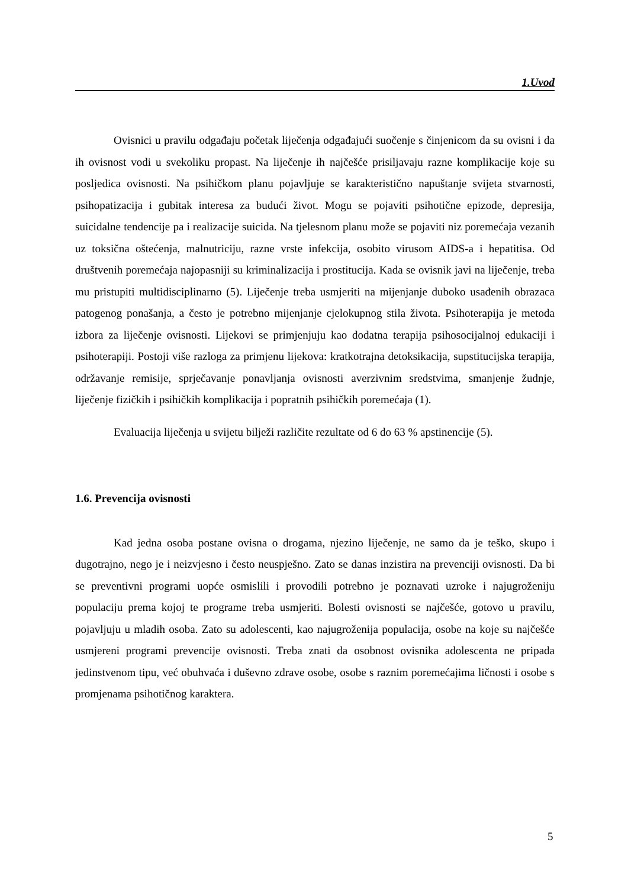1.Uvod
Ovisnici u pravilu odgađaju početak liječenja odgađajući suočenje s činjenicom da su ovisni i da ih ovisnost vodi u svekoliku propast. Na liječenje ih najčešće prisiljavaju razne komplikacije koje su posljedica ovisnosti. Na psihičkom planu pojavljuje se karakteristično napuštanje svijeta stvarnosti, psihopatizacija i gubitak interesa za budući život. Mogu se pojaviti psihotične epizode, depresija, suicidalne tendencije pa i realizacije suicida. Na tjelesnom planu može se pojaviti niz poremećaja vezanih uz toksična oštećenja, malnutriciju, razne vrste infekcija, osobito virusom AIDS-a i hepatitisa. Od društvenih poremećaja najopasniji su kriminalizacija i prostitucija. Kada se ovisnik javi na liječenje, treba mu pristupiti multidisciplinarno (5). Liječenje treba usmjeriti na mijenjanje duboko usađenih obrazaca patogenog ponašanja, a često je potrebno mijenjanje cjelokupnog stila života. Psihoterapija je metoda izbora za liječenje ovisnosti. Lijekovi se primjenjuju kao dodatna terapija psihosocijalnoj edukaciji i psihoterapiji. Postoji više razloga za primjenu lijekova: kratkotrajna detoksikacija, supstitucijska terapija, održavanje remisije, sprječavanje ponavljanja ovisnosti averzivnim sredstvima, smanjenje žudnje, liječenje fizičkih i psihičkih komplikacija i popratnih psihičkih poremećaja (1).
Evaluacija liječenja u svijetu bilježi različite rezultate od 6 do 63 % apstinencije (5).
1.6. Prevencija ovisnosti
Kad jedna osoba postane ovisna o drogama, njezino liječenje, ne samo da je teško, skupo i dugotrajno, nego je i neizvjesno i često neuspješno. Zato se danas inzistira na prevenciji ovisnosti. Da bi se preventivni programi uopće osmislili i provodili potrebno je poznavati uzroke i najugroženiju populaciju prema kojoj te programe treba usmjeriti. Bolesti ovisnosti se najčešće, gotovo u pravilu, pojavljuju u mladih osoba. Zato su adolescenti, kao najugroženija populacija, osobe na koje su najčešće usmjereni programi prevencije ovisnosti. Treba znati da osobnost ovisnika adolescenta ne pripada jedinstvenom tipu, već obuhvaća i duševno zdrave osobe, osobe s raznim poremećajima ličnosti i osobe s promjenama psihotičnog karaktera.
5